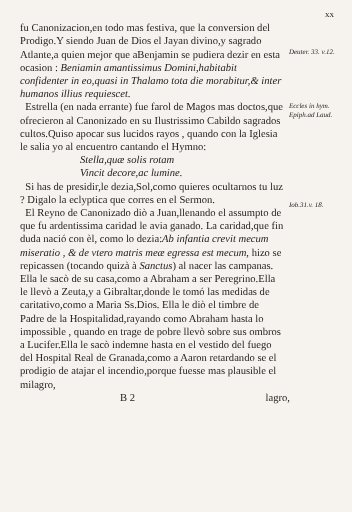xx
fu Canonizacion,en todo mas festiva, que la conversion del Prodigo.Y siendo Juan de Dios el Jayan divino,y sagrado Atlante,a quien mejor que aBenjamin se pudiera dezir en esta ocasion : Beniamin amantissimus Domini,habitabit confidenter in eo,quasi in Thalamo tota die morabitur,& inter humanos illius requiescet.
Estrella (en nada errante) fue farol de Magos mas doctos,que ofrecieron al Canonizado en su Ilustrissimo Cabildo sagrados cultos.Quiso apocar sus lucidos rayos , quando con la Iglesia le salia yo al encuentro cantando el Hymno:
Stella,quæ solis rotam
Vincit decore,ac lumine.
Si has de presidir,le dezia,Sol,como quieres ocultarnos tu luz ? Digalo la eclyptica que corres en el Sermon.
El Reyno de Canonizado diò a Juan,llenando el assumpto de que fu ardentissima caridad le avia ganado. La caridad,que fin duda nació con èl, como lo dezia:Ab infantia crevit mecum miseratio , & de vtero matris meæ egressa est mecum, hizo se repicassen (tocando quizà à Sanctus) al nacer las campanas. Ella le sacò de su casa,como a Abraham a ser Peregrino.Ella le llevò a Zeuta,y a Gibraltar,donde le tomó las medidas de caritativo,como a Maria Ss.Dios. Ella le diò el timbre de Padre de la Hospitalidad,rayando como Abraham hasta lo impossible , quando en trage de pobre llevò sobre sus ombros a Lucifer.Ella le sacò indemne hasta en el vestido del fuego del Hospital Real de Granada,como a Aaron retardando se el prodigio de atajar el incendio,porque fuesse mas plausible el milagro,
Deuter. 33. v.12.
Eccles in hym. Epiph.ad Laud.
Iob.31.v. 18.
B 2 lagro,